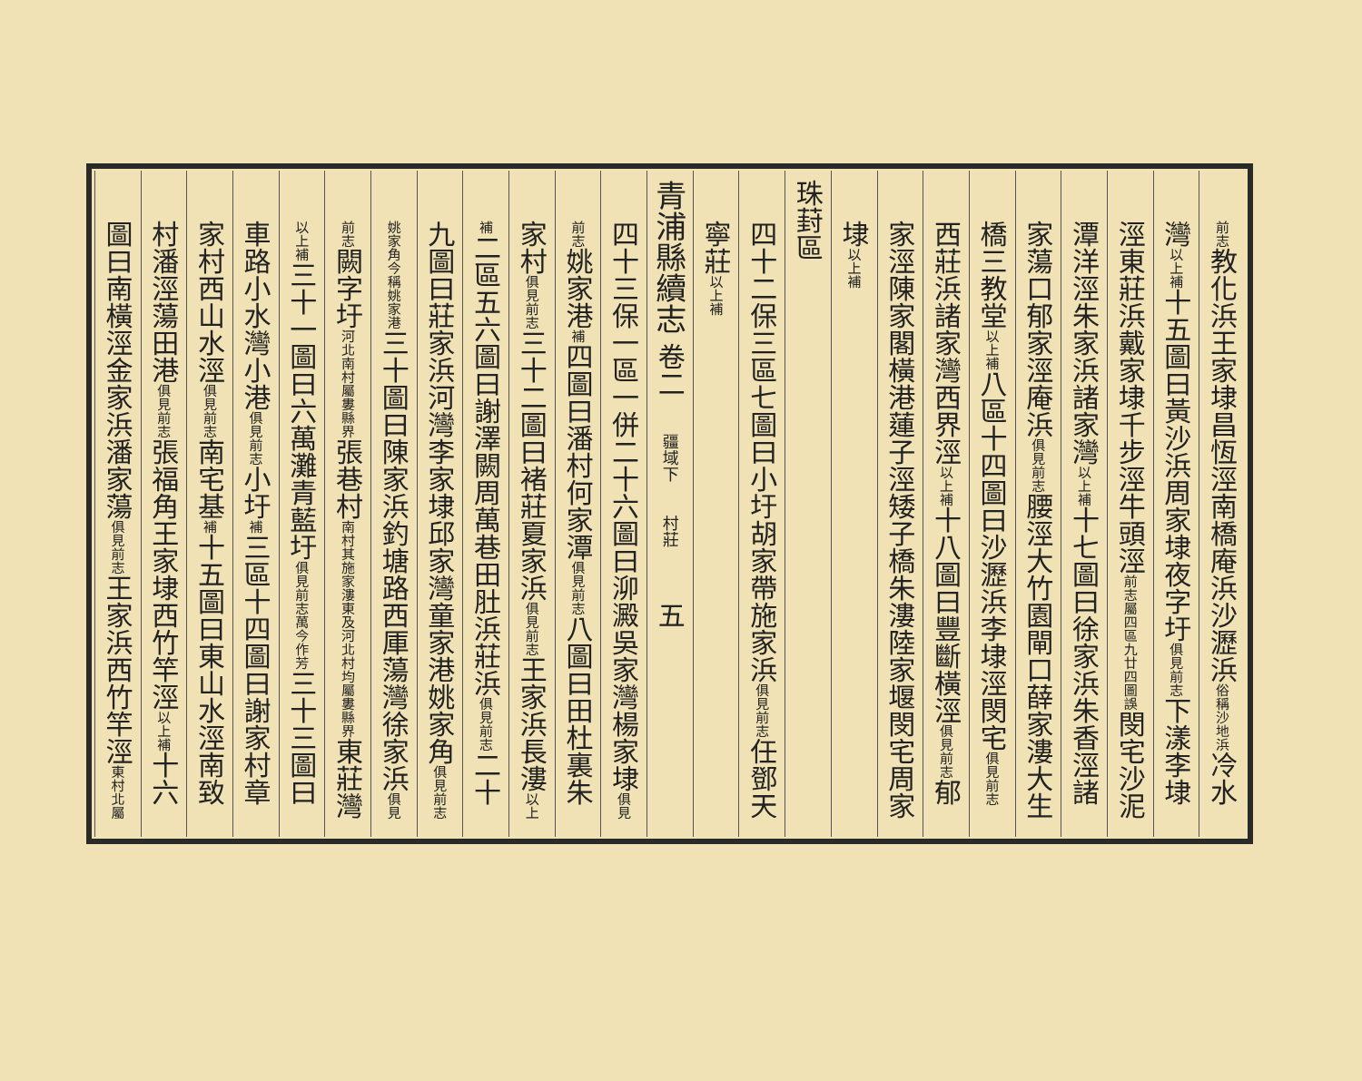前志教化浜王家埭昌恆涇南橋庵浜沙瀝浜俗稱沙地浜冷水
灣以上補十五圖曰黃沙浜周家埭夜字圩俱見前志下漾李埭
涇東莊浜戴家埭千步涇牛頭涇前志屬四區九廿四圖誤閔宅沙泥
潭洋涇朱家浜諸家灣以上補十七圖曰徐家浜朱香涇諸
家蕩口郁家涇庵浜俱見前志腰涇大竹園閘口薛家漊大生
橋三教堂以上補八區十四圖曰沙瀝浜李埭涇閔宅俱見前志
西莊浜諸家灣西界涇以上補十八圖曰豐斷橫涇俱見前志郁
家涇陳家閣橫港蓮子涇矮子橋朱漊陸家堰閔宅周家
埭以上補
珠葑區
四十二保三區七圖曰小圩胡家帶施家浜俱見前志任鄧天
寧莊以上補
青浦縣續志 卷二 疆域下　　村莊　　五
四十三保一區一併二十六圖曰泖澱吳家灣楊家埭俱見
前志姚家港補四圖曰潘村何家潭俱見前志八圖曰田杜裏朱
家村俱見前志三十二圖曰褚莊夏家浜俱見前志王家浜長漊以上
補二區五六圖曰謝澤闕周萬巷田肚浜莊浜俱見前志二十
九圖曰莊家浜河灣李家埭邱家灣童家港姚家角俱見前志
姚家角今稱姚家港三十圖曰陳家浜釣塘路西厙蕩灣徐家浜俱見
前志闕字圩河北南村屬婁縣界張巷村南村其施家漊東及河北村均屬婁縣界東莊灣
以上補三十一圖曰六萬灘青藍圩俱見前志萬今作芳三十三圖曰
車路小水灣小港俱見前志小圩補三區十四圖曰謝家村章
家村西山水涇俱見前志南宅基補十五圖曰東山水涇南致
村潘涇蕩田港俱見前志張福角王家埭西竹竿涇以上補十六
圖曰南橫涇金家浜潘家蕩俱見前志王家浜西竹竿涇東村北屬